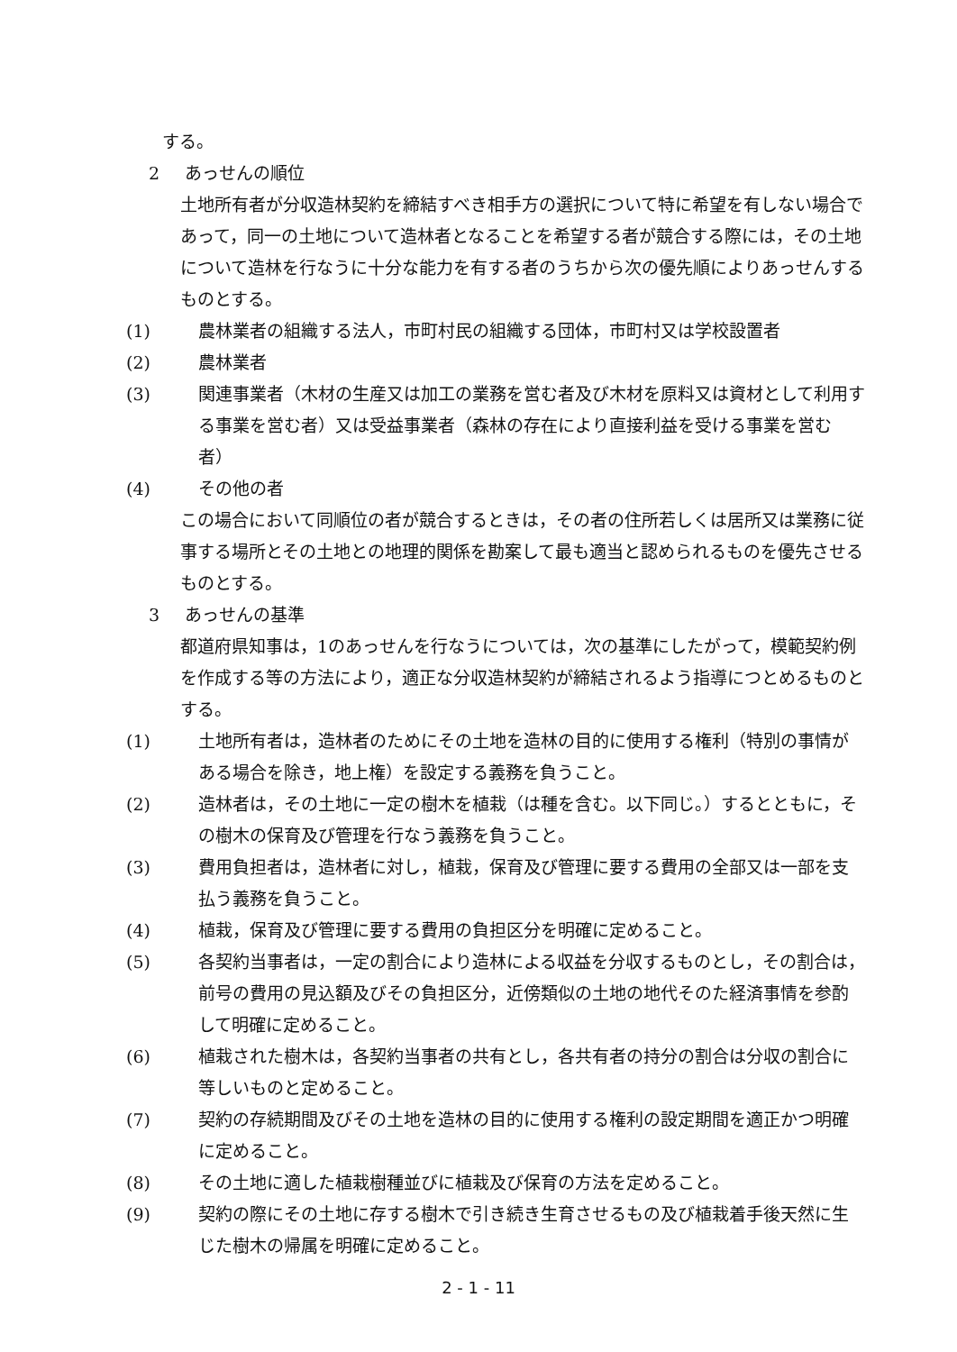する。
2 あっせんの順位
土地所有者が分収造林契約を締結すべき相手方の選択について特に希望を有しない場合であって，同一の土地について造林者となることを希望する者が競合する際には，その土地について造林を行なうに十分な能力を有する者のうちから次の優先順によりあっせんするものとする。
(1) 農林業者の組織する法人，市町村民の組織する団体，市町村又は学校設置者
(2) 農林業者
(3) 関連事業者（木材の生産又は加工の業務を営む者及び木材を原料又は資材として利用する事業を営む者）又は受益事業者（森林の存在により直接利益を受ける事業を営む者）
(4) その他の者
この場合において同順位の者が競合するときは，その者の住所若しくは居所又は業務に従事する場所とその土地との地理的関係を勘案して最も適当と認められるものを優先させるものとする。
3 あっせんの基準
都道府県知事は，1のあっせんを行なうについては，次の基準にしたがって，模範契約例を作成する等の方法により，適正な分収造林契約が締結されるよう指導につとめるものとする。
(1) 土地所有者は，造林者のためにその土地を造林の目的に使用する権利（特別の事情がある場合を除き，地上権）を設定する義務を負うこと。
(2) 造林者は，その土地に一定の樹木を植栽（は種を含む。以下同じ。）するとともに，その樹木の保育及び管理を行なう義務を負うこと。
(3) 費用負担者は，造林者に対し，植栽，保育及び管理に要する費用の全部又は一部を支払う義務を負うこと。
(4) 植栽，保育及び管理に要する費用の負担区分を明確に定めること。
(5) 各契約当事者は，一定の割合により造林による収益を分収するものとし，その割合は，前号の費用の見込額及びその負担区分，近傍類似の土地の地代そのた経済事情を参酌して明確に定めること。
(6) 植栽された樹木は，各契約当事者の共有とし，各共有者の持分の割合は分収の割合に等しいものと定めること。
(7) 契約の存続期間及びその土地を造林の目的に使用する権利の設定期間を適正かつ明確に定めること。
(8) その土地に適した植栽樹種並びに植栽及び保育の方法を定めること。
(9) 契約の際にその土地に存する樹木で引き続き生育させるもの及び植栽着手後天然に生じた樹木の帰属を明確に定めること。
2 - 1 - 11